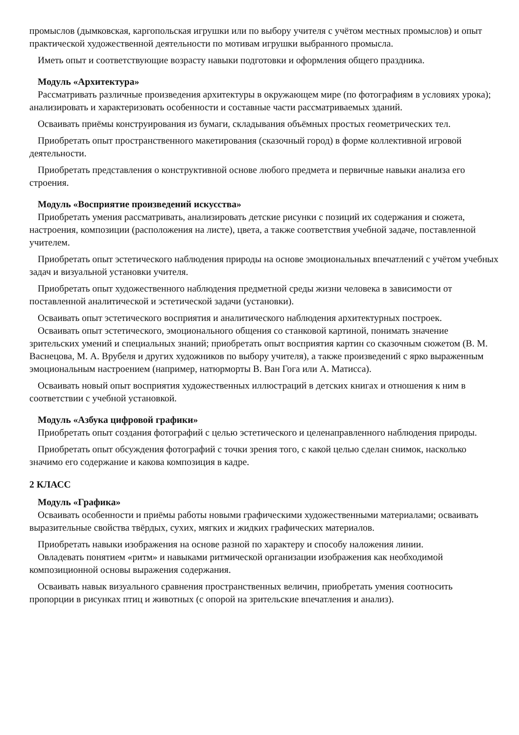промыслов (дымковская, каргопольская игрушки или по выбору учителя с учётом местных промыслов) и опыт практической художественной деятельности по мотивам игрушки выбранного промысла.
Иметь опыт и соответствующие возрасту навыки подготовки и оформления общего праздника.
Модуль «Архитектура»
Рассматривать различные произведения архитектуры в окружающем мире (по фотографиям в условиях урока); анализировать и характеризовать особенности и составные части рассматриваемых зданий.
Осваивать приёмы конструирования из бумаги, складывания объёмных простых геометрических тел.
Приобретать опыт пространственного макетирования (сказочный город) в форме коллективной игровой деятельности.
Приобретать представления о конструктивной основе любого предмета и первичные навыки анализа его строения.
Модуль «Восприятие произведений искусства»
Приобретать умения рассматривать, анализировать детские рисунки с позиций их содержания и сюжета, настроения, композиции (расположения на листе), цвета, а также соответствия учебной задаче, поставленной учителем.
Приобретать опыт эстетического наблюдения природы на основе эмоциональных впечатлений с учётом учебных задач и визуальной установки учителя.
Приобретать опыт художественного наблюдения предметной среды жизни человека в зависимости от поставленной аналитической и эстетической задачи (установки).
Осваивать опыт эстетического восприятия и аналитического наблюдения архитектурных построек.
Осваивать опыт эстетического, эмоционального общения со станковой картиной, понимать значение зрительских умений и специальных знаний; приобретать опыт восприятия картин со сказочным сюжетом (В. М. Васнецова, М. А. Врубеля и других художников по выбору учителя), а также произведений с ярко выраженным эмоциональным настроением (например, натюрморты В. Ван Гога или А. Матисса).
Осваивать новый опыт восприятия художественных иллюстраций в детских книгах и отношения к ним в соответствии с учебной установкой.
Модуль «Азбука цифровой графики»
Приобретать опыт создания фотографий с целью эстетического и целенаправленного наблюдения природы.
Приобретать опыт обсуждения фотографий с точки зрения того, с какой целью сделан снимок, насколько значимо его содержание и какова композиция в кадре.
2 КЛАСС
Модуль «Графика»
Осваивать особенности и приёмы работы новыми графическими художественными материалами; осваивать выразительные свойства твёрдых, сухих, мягких и жидких графических материалов.
Приобретать навыки изображения на основе разной по характеру и способу наложения линии.
Овладевать понятием «ритм» и навыками ритмической организации изображения как необходимой композиционной основы выражения содержания.
Осваивать навык визуального сравнения пространственных величин, приобретать умения соотносить пропорции в рисунках птиц и животных (с опорой на зрительские впечатления и анализ).